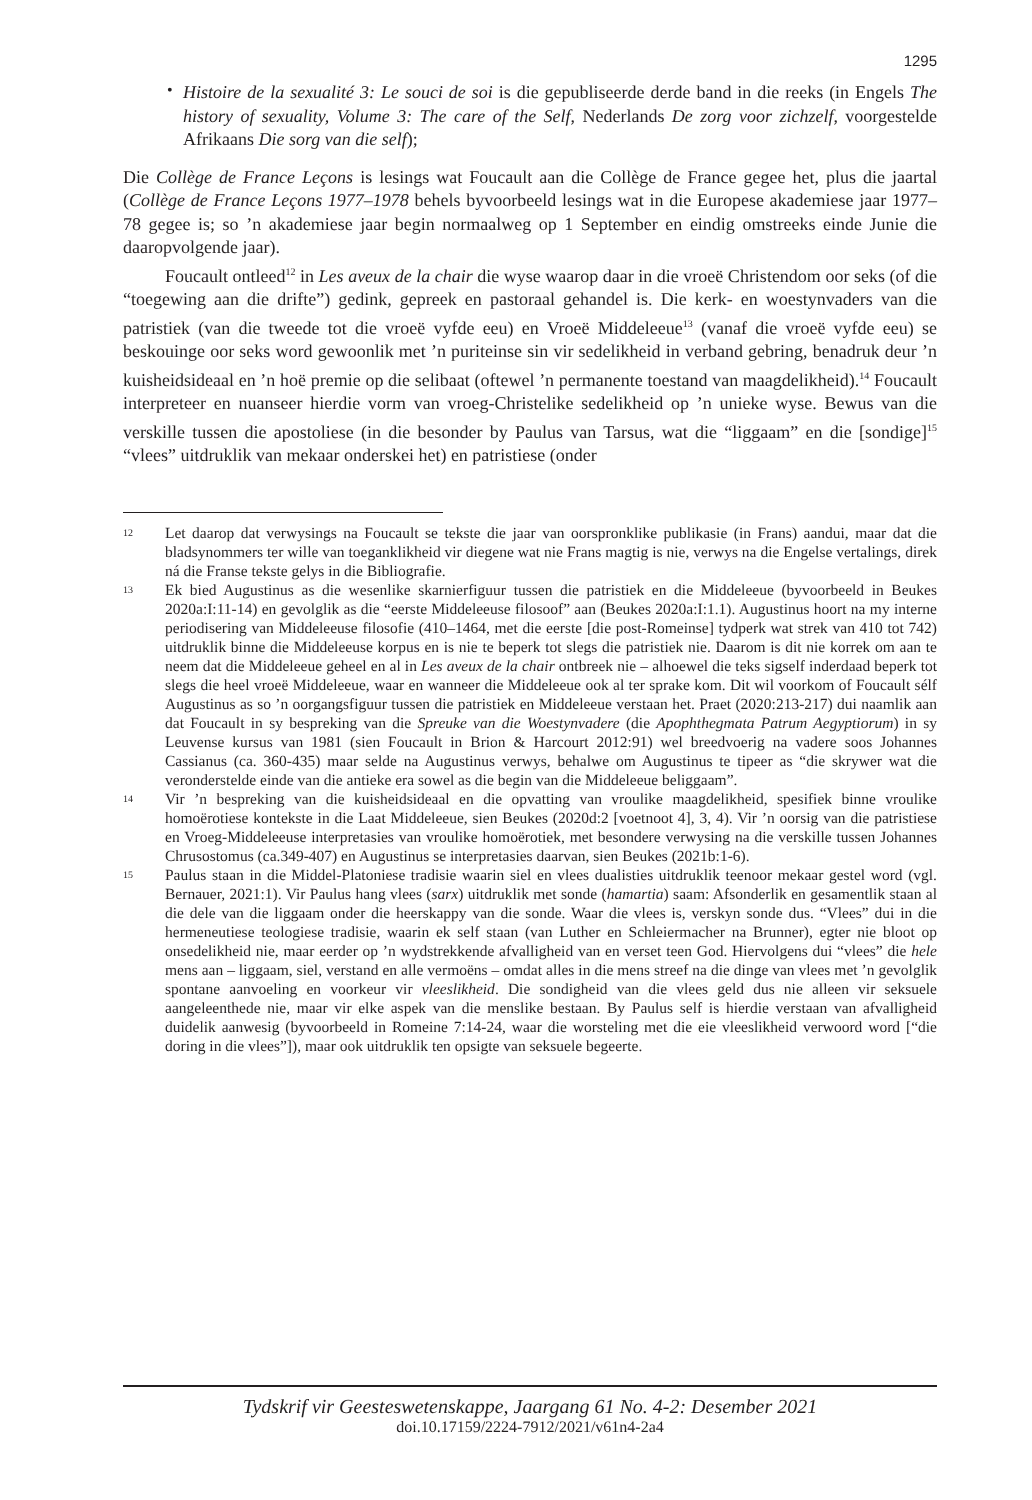1295
•
Histoire de la sexualité 3: Le souci de soi is die gepubliseerde derde band in die reeks (in Engels The history of sexuality, Volume 3: The care of the Self, Nederlands De zorg voor zichzelf, voorgestelde Afrikaans Die sorg van die self);
Die Collège de France Leçons is lesings wat Foucault aan die Collège de France gegee het, plus die jaartal (Collège de France Leçons 1977–1978 behels byvoorbeeld lesings wat in die Europese akademiese jaar 1977–78 gegee is; so ’n akademiese jaar begin normaalweg op 1 September en eindig omstreeks einde Junie die daaropvolgende jaar).
Foucault ontleed<sup>12</sup> in Les aveux de la chair die wyse waarop daar in die vroeë Christendom oor seks (of die “toegewing aan die drifte”) gedink, gepreek en pastoraal gehandel is. Die kerk- en woestynvaders van die patristiek (van die tweede tot die vroeë vyfde eeu) en Vroeë Middeleeue<sup>13</sup> (vanaf die vroeë vyfde eeu) se beskouinge oor seks word gewoonlik met ’n puriteinse sin vir sedelikheid in verband gebring, benadruk deur ’n kuisheidsideaal en ’n hoë premie op die selibaat (oftewel ’n permanente toestand van maagdelikheid).<sup>14</sup> Foucault interpreteer en nuanseer hierdie vorm van vroeg-Christelike sedelikheid op ’n unieke wyse. Bewus van die verskille tussen die apostoliese (in die besonder by Paulus van Tarsus, wat die “liggaam” en die [sondige]<sup>15</sup> “vlees” uitdruklik van mekaar onderskei het) en patristiese (onder
12
Let daarop dat verwysings na Foucault se tekste die jaar van oorspronklike publikasie (in Frans) aandui, maar dat die bladsynommers ter wille van toeganklikheid vir diegene wat nie Frans magtig is nie, verwys na die Engelse vertalings, direk ná die Franse tekste gelys in die Bibliografie.
13
Ek bied Augustinus as die wesenlike skarnierfiguur tussen die patristiek en die Middeleeue (byvoorbeeld in Beukes 2020a:I:11-14) en gevolglik as die “eerste Middeleeuse filosoof” aan (Beukes 2020a:I:1.1). Augustinus hoort na my interne periodisering van Middeleeuse filosofie (410–1464, met die eerste [die post-Romeinse] tydperk wat strek van 410 tot 742) uitdruklik binne die Middeleeuse korpus en is nie te beperk tot slegs die patristiek nie. Daarom is dit nie korrek om aan te neem dat die Middeleeue geheel en al in Les aveux de la chair ontbreek nie – alhoewel die teks sigself inderdaad beperk tot slegs die heel vroeë Middeleeue, waar en wanneer die Middeleeue ook al ter sprake kom. Dit wil voorkom of Foucault sélf Augustinus as so ’n oorgangsfiguur tussen die patristiek en Middeleeue verstaan het. Praet (2020:213-217) dui naamlik aan dat Foucault in sy bespreking van die Spreuke van die Woestynvadere (die Apophthegmata Patrum Aegyptiorum) in sy Leuvense kursus van 1981 (sien Foucault in Brion & Harcourt 2012:91) wel breedvoerig na vadere soos Johannes Cassianus (ca. 360-435) maar selde na Augustinus verwys, behalwe om Augustinus te tipeer as “die skrywer wat die veronderstelde einde van die antieke era sowel as die begin van die Middeleeue beliggaam”.
14
Vir ’n bespreking van die kuisheidsideaal en die opvatting van vroulike maagdelikheid, spesifiek binne vroulike homoërotiese kontekste in die Laat Middeleeue, sien Beukes (2020d:2 [voetnoot 4], 3, 4). Vir ’n oorsig van die patristiese en Vroeg-Middeleeuse interpretasies van vroulike homoërotiek, met besondere verwysing na die verskille tussen Johannes Chrusostomus (ca.349-407) en Augustinus se interpretasies daarvan, sien Beukes (2021b:1-6).
15
Paulus staan in die Middel-Platoniese tradisie waarin siel en vlees dualisties uitdruklik teenoor mekaar gestel word (vgl. Bernauer, 2021:1). Vir Paulus hang vlees (sarx) uitdruklik met sonde (hamartia) saam: Afsonderlik en gesamentlik staan al die dele van die liggaam onder die heerskappy van die sonde. Waar die vlees is, verskyn sonde dus. “Vlees” dui in die hermeneutiese teologiese tradisie, waarin ek self staan (van Luther en Schleiermacher na Brunner), egter nie bloot op onsedelikheid nie, maar eerder op ’n wydstrekkende afvalligheid van en verset teen God. Hiervolgens dui “vlees” die hele mens aan – liggaam, siel, verstand en alle vermoëns – omdat alles in die mens streef na die dinge van vlees met ’n gevolglik spontane aanvoeling en voorkeur vir vleeslikheid. Die sondigheid van die vlees geld dus nie alleen vir seksuele aangeleenthede nie, maar vir elke aspek van die menslike bestaan. By Paulus self is hierdie verstaan van afvalligheid duidelik aanwesig (byvoorbeeld in Romeine 7:14-24, waar die worsteling met die eie vleeslikheid verwoord word [“die doring in die vlees”]), maar ook uitdruklik ten opsigte van seksuele begeerte.
Tydskrif vir Geesteswetenskappe, Jaargang 61 No. 4-2: Desember 2021
doi.10.17159/2224-7912/2021/v61n4-2a4